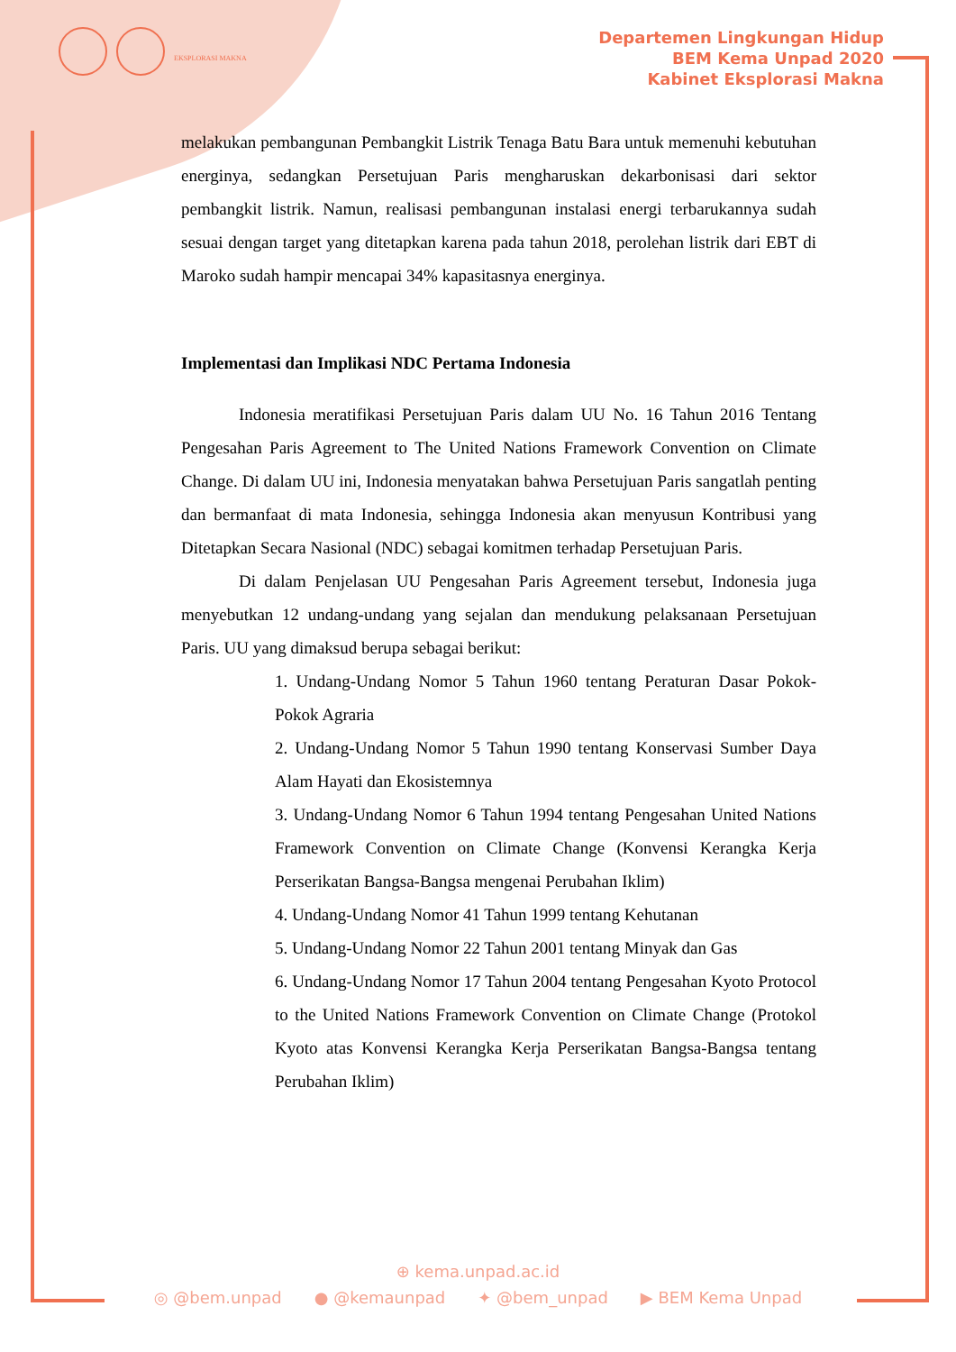EKSPLORASI MAKNA
Departemen Lingkungan Hidup
BEM Kema Unpad 2020
Kabinet Eksplorasi Makna
melakukan pembangunan Pembangkit Listrik Tenaga Batu Bara untuk memenuhi kebutuhan energinya, sedangkan Persetujuan Paris mengharuskan dekarbonisasi dari sektor pembangkit listrik. Namun, realisasi pembangunan instalasi energi terbarukannya sudah sesuai dengan target yang ditetapkan karena pada tahun 2018, perolehan listrik dari EBT di Maroko sudah hampir mencapai 34% kapasitasnya energinya.
Implementasi dan Implikasi NDC Pertama Indonesia
Indonesia meratifikasi Persetujuan Paris dalam UU No. 16 Tahun 2016 Tentang Pengesahan Paris Agreement to The United Nations Framework Convention on Climate Change. Di dalam UU ini, Indonesia menyatakan bahwa Persetujuan Paris sangatlah penting dan bermanfaat di mata Indonesia, sehingga Indonesia akan menyusun Kontribusi yang Ditetapkan Secara Nasional (NDC) sebagai komitmen terhadap Persetujuan Paris.
Di dalam Penjelasan UU Pengesahan Paris Agreement tersebut, Indonesia juga menyebutkan 12 undang-undang yang sejalan dan mendukung pelaksanaan Persetujuan Paris. UU yang dimaksud berupa sebagai berikut:
1. Undang-Undang Nomor 5 Tahun 1960 tentang Peraturan Dasar Pokok-Pokok Agraria
2. Undang-Undang Nomor 5 Tahun 1990 tentang Konservasi Sumber Daya Alam Hayati dan Ekosistemnya
3. Undang-Undang Nomor 6 Tahun 1994 tentang Pengesahan United Nations Framework Convention on Climate Change (Konvensi Kerangka Kerja Perserikatan Bangsa-Bangsa mengenai Perubahan Iklim)
4. Undang-Undang Nomor 41 Tahun 1999 tentang Kehutanan
5. Undang-Undang Nomor 22 Tahun 2001 tentang Minyak dan Gas
6. Undang-Undang Nomor 17 Tahun 2004 tentang Pengesahan Kyoto Protocol to the United Nations Framework Convention on Climate Change (Protokol Kyoto atas Konvensi Kerangka Kerja Perserikatan Bangsa-Bangsa tentang Perubahan Iklim)
⊕ kema.unpad.ac.id
◎ @bem.unpad ● @kemaunpad ✦ @bem_unpad ▶ BEM Kema Unpad